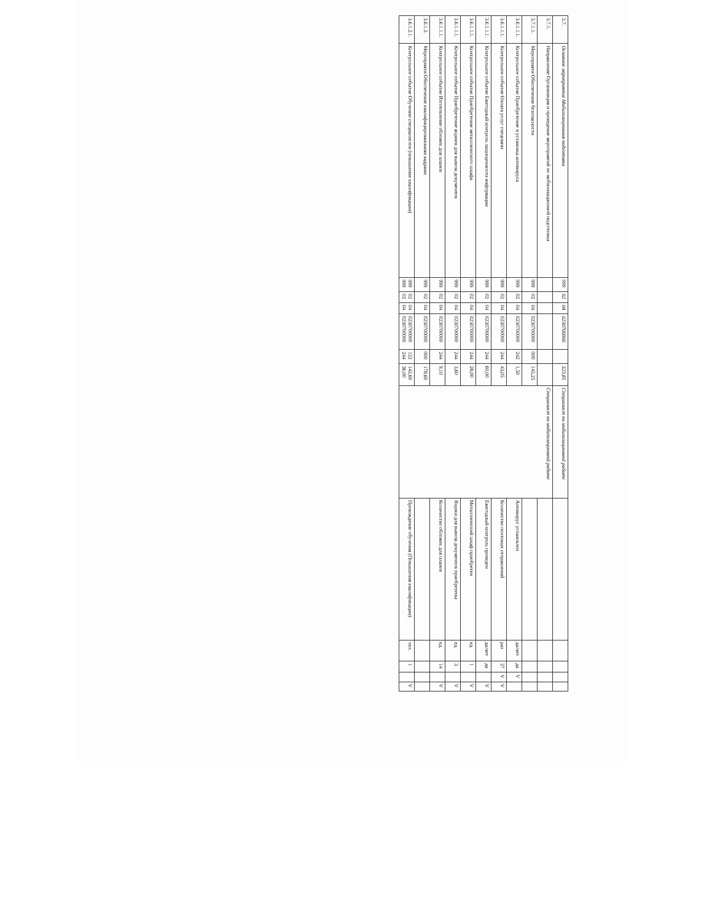| 3.7. | Основное мероприятие Мобилизационная подготовка | 999 | 02 | 04 | 0230700000 | | 323,85 | Специалист по мобилизационной работе | | | | | |
| 3.7.1. | Направление Организация и проведение мероприятий по мобилизационной подготовки | | | | | | | Специалист по мобилизационной работе | | | | | |
| 3.7.1.1. | Мероприяти Обеспечение безопасности | 999 | 02 | 04 | 0230700000 | 000 | 145,25 | | | | | | |
| 3.6.1.1.1. | Контрольное событие Приобретение и установка антивируса | 999 | 02 | 04 | 0230700000 | 242 | 1,50 | | Антивирус установлен | да/нет | да | V | |
| 3.6.1.1.1. | Контрольное событие Оплата услуг спецсвязи | 999 | 02 | 04 | 0230700000 | 244 | 43,05 | | Количество почтовых отправлений | раз | 27 | V | V |
| 3.6.1.1.1. | Контрольное событие Ежегодный контроль защищенности информации | 999 | 02 | 04 | 0230700000 | 244 | 60,00 | | Ежегодный контроль проведен | да/нет | да | | V |
| 3.6.1.1.1. | Контрольное событие Приобретение металлического шкафа | 999 | 02 | 04 | 0230700000 | 244 | 28,00 | | Металлический шкаф приобретен | ед. | 1 | | V |
| 3.6.1.1.1. | Контрольное событие Приобретение ящиков для вывоза документов | 999 | 02 | 04 | 0230700000 | 244 | 3,60 | | Ящики для вывоза документов приобретены | ед. | 3 | | V |
| 3.6.1.1.1. | Контрольное событие Изготовление обложек для планов | 999 | 02 | 04 | 0230700000 | 244 | 9,10 | | Количество обложек для планов | ед. | 14 | | V |
| 3.6.1.2. | Мероприяти Обеспечение квалифицированными кадрами | 999 | 02 | 04 | 0230700000 | 000 | 178,60 | | | | | | |
| 3.6.1.2.1. | Контрольное событие Обучение специалистов (повышение квалификации) | 999 999 | 02 02 | 04 04 | 0230700000 0230700000 | 122 244 | 142,60 36,00 | | Прохождение обучения (Повышения квалификации) | чел. | 1 | | V |